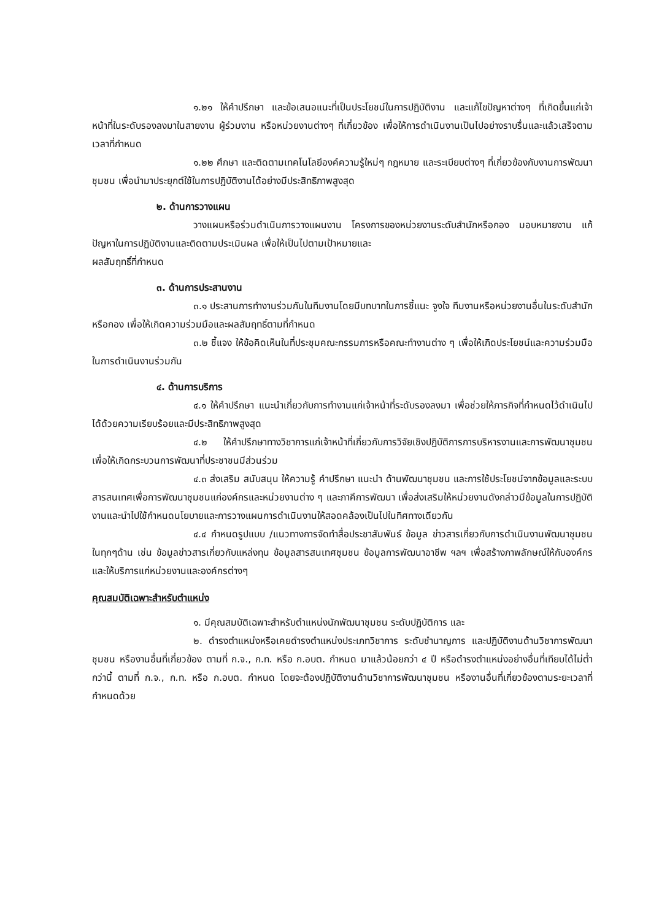๑.๒๑ ให้คำปรึกษา และข้อเสนอแนะที่เป็นประโยชน์ในการปฏิบัติงาน และแก้ไขปัญหาต่างๆ ที่เกิดขึ้นแก่เจ้าหน้าที่ในระดับรองลงมาในสายงาน ผู้ร่วมงาน หรือหน่วยงานต่างๆ ที่เกี่ยวข้อง เพื่อให้การดำเนินงานเป็นไปอย่างราบรื่นและแล้วเสร็จตามเวลาที่กำหนด
๑.๒๒ ศึกษา และติดตามเทคโนโลยีองค์ความรู้ใหม่ๆ กฎหมาย และระเบียบต่างๆ ที่เกี่ยวข้องกับงานการพัฒนาชุมชน เพื่อนำมาประยุกต์ใช้ในการปฏิบัติงานได้อย่างมีประสิทธิภาพสูงสุด
๒. ด้านการวางแผน
วางแผนหรือร่วมดำเนินการวางแผนงาน โครงการของหน่วยงานระดับสำนักหรือกอง มอบหมายงาน แก้ปัญหาในการปฏิบัติงานและติดตามประเมินผล เพื่อให้เป็นไปตามเป้าหมายและ
ผลสัมฤทธิ์ที่กำหนด
๓. ด้านการประสานงาน
๓.๑ ประสานการทำงานร่วมกันในทีมงานโดยมีบทบาทในการชี้แนะ จูงใจ ทีมงานหรือหน่วยงานอื่นในระดับสำนักหรือกอง เพื่อให้เกิดความร่วมมือและผลสัมฤทธิ์ตามที่กำหนด
๓.๒ ชี้แจง ให้ข้อคิดเห็นในที่ประชุมคณะกรรมการหรือคณะทำงานต่าง ๆ เพื่อให้เกิดประโยชน์และความร่วมมือในการดำเนินงานร่วมกัน
๔. ด้านการบริการ
๔.๑ ให้คำปรึกษา แนะนำเกี่ยวกับการทำงานแก่เจ้าหน้าที่ระดับรองลงมา เพื่อช่วยให้ภารกิจที่กำหนดไว้ดำเนินไปได้ด้วยความเรียบร้อยและมีประสิทธิภาพสูงสุด
๔.๒ ให้คำปรึกษาทางวิชาการแก่เจ้าหน้าที่เกี่ยวกับการวิจัยเชิงปฏิบัติการการบริหารงานและการพัฒนาชุมชน เพื่อให้เกิดกระบวนการพัฒนาที่ประชาชนมีส่วนร่วม
๔.๓ ส่งเสริม สนับสนุน ให้ความรู้ คำปรึกษา แนะนำ ด้านพัฒนาชุมชน และการใช้ประโยชน์จากข้อมูลและระบบสารสนเทศเพื่อการพัฒนาชุมชนแก่องค์กรและหน่วยงานต่าง ๆ และภาคีการพัฒนา เพื่อส่งเสริมให้หน่วยงานดังกล่าวมีข้อมูลในการปฏิบัติงานและนำไปใช้กำหนดนโยบายและการวางแผนการดำเนินงานให้สอดคล้องเป็นไปในทิศทางเดียวกัน
๔.๔ กำหนดรูปแบบ /แนวทางการจัดทำสื่อประชาสัมพันธ์ ข้อมูล ข่าวสารเกี่ยวกับการดำเนินงานพัฒนาชุมชน ในทุกๆด้าน เช่น ข้อมูลข่าวสารเกี่ยวกับแหล่งทุน ข้อมูลสารสนเทศชุมชน ข้อมูลการพัฒนาอาชีพ ฯลฯ เพื่อสร้างภาพลักษณ์ให้กับองค์กร และให้บริการแก่หน่วยงานและองค์กรต่างๆ
คุณสมบัติเฉพาะสำหรับตำแหน่ง
๑. มีคุณสมบัติเฉพาะสำหรับตำแหน่งนักพัฒนาชุมชน ระดับปฏิบัติการ และ
๒. ดำรงตำแหน่งหรือเคยดำรงตำแหน่งประเภทวิชาการ ระดับชำนาญการ และปฏิบัติงานด้านวิชาการพัฒนาชุมชน หรืองานอื่นที่เกี่ยวข้อง ตามที่ ก.จ., ก.ท. หรือ ก.อบต. กำหนด มาแล้วน้อยกว่า ๔ ปี หรือดำรงตำแหน่งอย่างอื่นที่เทียบได้ไม่ต่ำกว่านี้ ตามที่ ก.จ., ก.ท. หรือ ก.อบต. กำหนด โดยจะต้องปฏิบัติงานด้านวิชาการพัฒนาชุมชน หรืองานอื่นที่เกี่ยวข้องตามระยะเวลาที่กำหนดด้วย